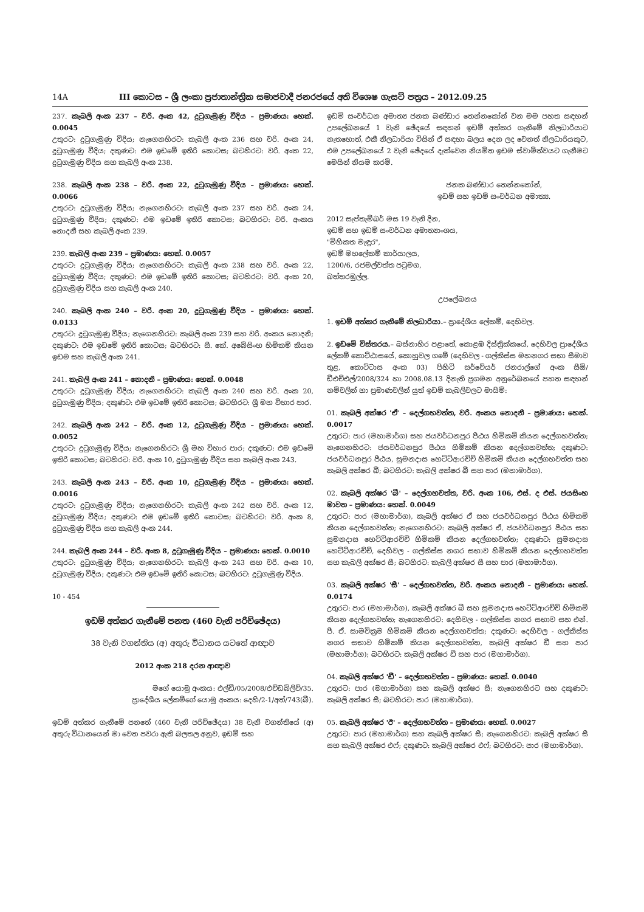14A III කොටස – ශ්‍රී ලංකා ප්‍රජාතාන්ත්‍රික සමාජවාදී ජනරජයේ අති විශෙෂ ගැසට් පත්‍රය – 2012.09.25
237. කැබලි අංක 237 – වරි. අංක 42, දුටුගැමුණු වීදිය – ප්‍රමාණය: හෙක්. 0.0045
උතුරට: දුටුගැමුණු වීදිය; නැගෙනහිරට: කැබලි අංක 236 සහ වරි. අංක 24, දුටුගැමුණු වීදිය; දකුණට: එම ඉඩමේ ඉතිරි කොටස; බටහිරට: වරි. අංක 22, දුටුගැමුණු වීදිය සහ කැබලි අංක 238.
238. කැබලි අංක 238 – වරි. අංක 22, දුටුගැමුණු වීදිය – ප්‍රමාණය: හෙක්. 0.0066
උතුරට: දුටුගැමුණු වීදිය; නැගෙනහිරට: කැබලි අංක 237 සහ වරි. අංක 24, දුටුගැමුණු වීදිය; දකුණට: එම ඉඩමේ ඉතිරි කොටස; බටහිරට: වරි. අංකය නොදනී සහ කැබලි අංක 239.
239. කැබලි අංක 239 – ප්‍රමාණය: හෙක්. 0.0057
උතුරට: දුටුගැමුණු වීදිය; නැගෙනහිරට: කැබලි අංක 238 සහ වරි. අංක 22, දුටුගැමුණු වීදිය; දකුණට: එම ඉඩමේ ඉතිරි කොටස; බටහිරට: වරි. අංක 20, දුටුගැමුණු වීදිය සහ කැබලි අංක 240.
240. කැබලි අංක 240 – වරි. අංක 20, දුටුගැමුණු වීදිය – ප්‍රමාණය: හෙක්. 0.0133
උතුරට: දුටුගැමුණු වීදිය; නැගෙනහිරට: කැබලි අංක 239 සහ වරි. අංකය නොදනී; දකුණට: එම ඉඩමේ ඉතිරි කොටස; බටහිරට: සී. කේ. අබේසිංහ හිමිකම් කියන ඉඩම සහ කැබලි අංක 241.
241. කැබලි අංක 241 – නොදනී – ප්‍රමාණය: හෙක්. 0.0048
උතුරට: දුටුගැමුණු වීදිය; නැගෙනහිරට: කැබලි අංක 240 සහ වරි. අංක 20, දුටුගැමුණු වීදිය; දකුණට: එම ඉඩමේ ඉතිරි කොටස; බටහිරට: ශ්‍රී මහ විහාර පාර.
242. කැබලි අංක 242 – වරි. අංක 12, දුටුගැමුණු වීදිය – ප්‍රමාණය: හෙක්. 0.0052
උතුරට: දුටුගැමුණු වීදිය; නැගෙනහිරට: ශ්‍රී මහ විහාර පාර; දකුණට: එම ඉඩමේ ඉතිරි කොටස; බටහිරට: වරි. අංක 10, දුටුගැමුණු වීදිය සහ කැබලි අංක 243.
243. කැබලි අංක 243 – වරි. අංක 10, දුටුගැමුණු වීදිය – ප්‍රමාණය: හෙක්. 0.0016
උතුරට: දුටුගැමුණු වීදිය; නැගෙනහිරට: කැබලි අංක 242 සහ වරි. අංක 12, දුටුගැමුණු වීදිය; දකුණට: එම ඉඩමේ ඉතිරි කොටස; බටහිරට: වරි. අංක 8, දුටුගැමුණු වීදිය සහ කැබලි අංක 244.
244. කැබලි අංක 244 – වරි. අංක 8, දුටුගැමුණු වීදිය – ප්‍රමාණය: හෙක්. 0.0010
උතුරට: දුටුගැමුණු වීදිය; නැගෙනහිරට: කැබලි අංක 243 සහ වරි. අංක 10, දුටුගැමුණු වීදිය; දකුණට: එම ඉඩමේ ඉතිරි කොටස; බටහිරට: දුටුගැමුණු වීදිය.
10 - 454
ඉඩම් අත්කර ගැනීමේ පනත (460 වැනි පරිච්ඡේදය)
38 වැනි වගන්තිය (අ) අතුරු විධානය යටතේ ආඥාව
2012 අංක 218 දරන ආඥාව
මගේ යොමු අංකය: එල්ඩී/05/2008/එච්ඩබ්ලිව්/35.
ප්‍රාදේශීය ලේකම්ගේ යොමු අංකය: දෙහි/2-1/අත්/743(බී).
ඉඩම් අත්කර ගැනීමේ පනතේ (460 වැනි පරිච්ඡේදය) 38 වැනි වගන්තියේ (අ) අතුරු විධානයෙන් මා වෙත පවරා ඇති බලතල අනුව, ඉඩම් සහ
ඉඩම් සංවර්ධන අමාත්‍ය ජනක බණ්ඩාර තෙන්නකෝන් වන මම පහත සඳහන් උපලේඛනයේ 1 වැනි ඡේදයේ සඳහන් ඉඩම් අත්කර ගැනීමේ නිලධාරියාට නැතහොත්, එකී නිලධාරියා විසින් ඒ සඳහා බලය දෙන ලද වෙනත් නිලධාරියකුට, එම උපලේඛනයේ 2 වැනි ඡේදයේ දැක්වෙන නියමිත ඉඩම ස්වාමිත්වයට ගැනීමට මෙයින් නියම කරමි.
ජනක බණ්ඩාර තෙන්නකෝන්,
ඉඩම් සහ ඉඩම් සංවර්ධන අමාත්‍ය.
2012 සැප්තැම්බර් මස 19 වැනි දින,
ඉඩම් සහ ඉඩම් සංවර්ධන අමාත්‍යාංශය,
"මිහිකත මැඳුර",
ඉඩම් මහලේකම් කාර්යාලය,
1200/6, රජමල්වත්ත පටුමග,
බත්තරමුල්ල.
උපලේඛනය
1. ඉඩම් අත්කර ගැනීමේ නිලධාරියා.– ප්‍රාදේශීය ලේකම්, දෙහිවල.
2. ඉඩමේ විස්තරය.– බස්නාහිර පළාතේ, කොළඹ දිස්ත්‍රික්කයේ, දෙහිවල ප්‍රාදේශීය ලේකම් කොට්ඨාසයේ, කොහුවල ගමේ (දෙහිවල - ගල්කිස්ස මහනගර සභා සීමාව තුළ, කොට්ටාස අංක 03) පිහිටි සර්වේයර් ජනරාල්ගේ අංක සීඕ/ඩීඑච්එල්/2008/324 හා 2008.08.13 දිනැති ප්‍රගමන අනුරේඛනයේ පහත සඳහන් නම්වලින් හා ප්‍රමාණවලින් යුත් ඉඩම් කැබලිවලට මායිම්:
01. කැබලි අක්ෂර 'ඒ' – දෙල්ගහවත්ත, වරි. අංකය නොදනී – ප්‍රමාණය: හෙක්. 0.0017
උතුරට: පාර (මහාමාර්ග) සහ ජයවර්ධනපුර පීඨය හිමිකම් කියන දෙල්ගහවත්ත; නැගෙනහිරට: ජයවර්ධනපුර පීඨය හිමිකම් කියන දෙල්ගහවත්ත; දකුණට: ජයවර්ධනපුර පීඨය, සුමනදාස හෙට්ටිආරච්චි හිමිකම් කියන දෙල්ගහවත්ත සහ කැබලි අක්ෂර බී; බටහිරට: කැබලි අක්ෂර බී සහ පාර (මහාමාර්ග).
02. කැබලි අක්ෂර 'බී' – දෙල්ගහවත්ත, වරි. අංක 106, එස්. ද එස්. ජයසිංහ මාවත – ප්‍රමාණය: හෙක්. 0.0049
උතුරට: පාර (මහාමාර්ග), කැබලි අක්ෂර ඒ සහ ජයවර්ධනපුර පීඨය හිමිකම් කියන දෙල්ගහවත්ත; නැගෙනහිරට: කැබලි අක්ෂර ඒ, ජයවර්ධනපුර පීඨය සහ සුමනදාස හෙට්ටිආරච්චි හිමිකම් කියන දෙල්ගහවත්ත; දකුණට: සුමනදාස හෙට්ටිආරච්චි, දෙහිවල - ගල්කිස්ස නගර සභාව හිමිකම් කියන දෙල්ගහවත්ත සහ කැබලි අක්ෂර සී; බටහිරට: කැබලි අක්ෂර සී සහ පාර (මහාමාර්ග).
03. කැබලි අක්ෂර 'සී' – දෙල්ගහවත්ත, වරි. අංකය නොදනී – ප්‍රමාණය: හෙක්. 0.0174
උතුරට: පාර (මහාමාර්ග), කැබලි අක්ෂර බී සහ සුමනදාස හෙට්ටිආරච්චි හිමිකම් කියන දෙල්ගහවත්ත; නැගෙනහිරට: දෙහිවල - ගල්කිස්ස නගර සභාව සහ එන්. පී. ඒ. සාමවික්‍රම හිමිකම් කියන දෙල්ගහවත්ත; දකුණට: දෙහිවල - ගල්කිස්ස නගර සභාව හිමිකම් කියන දෙල්ගහවත්ත, කැබලි අක්ෂර ඩී සහ පාර (මහාමාර්ග); බටහිරට: කැබලි අක්ෂර ඩී සහ පාර (මහාමාර්ග).
04. කැබලි අක්ෂර 'ඩී' – දෙල්ගහවත්ත – ප්‍රමාණය: හෙක්. 0.0040
උතුරට: පාර (මහාමාර්ග) සහ කැබලි අක්ෂර සී; නැගෙනහිරට සහ දකුණට: කැබලි අක්ෂර සී; බටහිරට: පාර (මහාමාර්ග).
05. කැබලි අක්ෂර 'ඊ' – දෙල්ගහවත්ත – ප්‍රමාණය: හෙක්. 0.0027
උතුරට: පාර (මහාමාර්ග) සහ කැබලි අක්ෂර සී; නැගෙනහිරට: කැබලි අක්ෂර සී සහ කැබලි අක්ෂර එෆ්; දකුණට: කැබලි අක්ෂර එෆ්; බටහිරට: පාර (මහාමාර්ග).